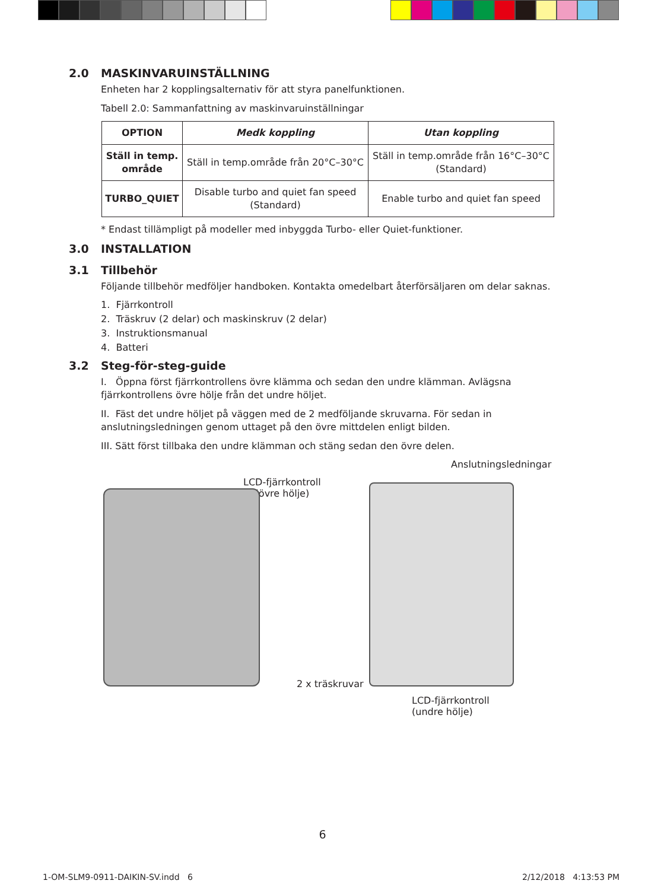2.0 MASKINVARUINSTÄLLNING
Enheten har 2 kopplingsalternativ för att styra panelfunktionen.
Tabell 2.0: Sammanfattning av maskinvaruinställningar
| OPTION | Medk koppling | Utan koppling |
| --- | --- | --- |
| Ställ in temp. område | Ställ in temp.område från 20°C–30°C | Ställ in temp.område från 16°C–30°C (Standard) |
| TURBO_QUIET | Disable turbo and quiet fan speed (Standard) | Enable turbo and quiet fan speed |
* Endast tillämpligt på modeller med inbyggda Turbo- eller Quiet-funktioner.
3.0 INSTALLATION
3.1 Tillbehör
Följande tillbehör medföljer handboken. Kontakta omedelbart återförsäljaren om delar saknas.
1. Fjärrkontroll
2. Träskruv (2 delar) och maskinskruv (2 delar)
3. Instruktionsmanual
4. Batteri
3.2 Steg-för-steg-guide
I. Öppna först fjärrkontrollens övre klämma och sedan den undre klämman. Avlägsna fjärrkontrollens övre hölje från det undre höljet.
II. Fäst det undre höljet på väggen med de 2 medföljande skruvarna. För sedan in anslutningsledningen genom uttaget på den övre mittdelen enligt bilden.
III. Sätt först tillbaka den undre klämman och stäng sedan den övre delen.
Anslutningsledningar
LCD-fjärrkontroll
(övre hölje)
2 x träskruvar
LCD-fjärrkontroll
(undre hölje)
6
1-OM-SLM9-0911-DAIKIN-SV.indd 6
2/12/2018 4:13:53 PM